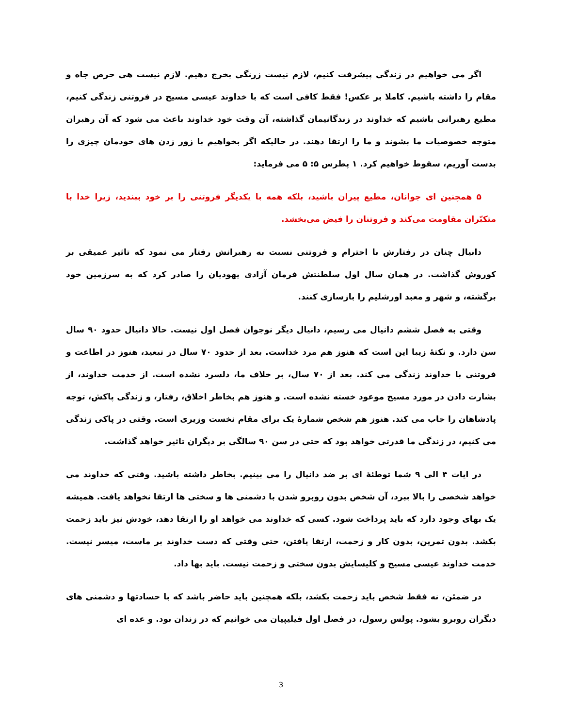اگر می خواهیم در زندگی پیشرفت کنیم، لازم نیست زرنگی بخرج دهیم. لازم نیست هی حرص جاه و مقام را داشته باشیم. کاملا بر عکس! فقط کافی است که با خداوند عیسی مسیح در فروتنی زندگی کنیم، مطیع رهبرانی باشیم که خداوند در زندگانیمان گذاشته، آن وقت خود خداوند باعث می شود که آن رهبران متوجه خصوصیات ما بشوند و ما را ارتقا دهند. در حالیکه اگر بخواهیم با زور زدن های خودمان چیزی را بدست آوریم، سقوط خواهیم کرد. ۱ پطرس ۵: ۵ می فرماید:
۵ همچنین ای جوانان، مطیع پیران باشید، بلکه همه با یکدیگر فروتنی را بر خود ببندید، زیرا خدا با متکبّران مقاومت می‌کند و فروتنان را فیض می‌بخشد.
دانیال چنان در رفتارش با احترام و فروتنی نسبت به رهبرانش رفتار می نمود که تاثیر عمیقی بر کوروش گذاشت. در همان سال اول سلطنتش فرمان آزادی یهودیان را صادر کرد که به سرزمین خود برگشته، و شهر و معبد اورشلیم را بازسازی کنند.
وقتی به فصل ششم دانیال می رسیم، دانیال دیگر نوجوان فصل اول نیست. حالا دانیال حدود ۹۰ سال سن دارد. و نکتهٔ زیبا این است که هنوز هم مرد خداست. بعد از حدود ۷۰ سال در تبعید، هنوز در اطاعت و فروتنی با خداوند زندگی می کند. بعد از ۷۰ سال، بر خلاف ما، دلسرد نشده است. از خدمت خداوند، از بشارت دادن در مورد مسیح موعود خسته نشده است. و هنوز هم بخاطر اخلاق، رفتار، و زندگی پاکش، توجه پادشاهان را جاب می کند. هنوز هم شخص شمارهٔ یک برای مقام نخست وزیری است. وقتی در پاکی زندگی می کنیم، در زندگی ما قدرتی خواهد بود که حتی در سن ۹۰ سالگی بر دیگران تاثیر خواهد گذاشت.
در ایات ۴ الی ۹ شما توطئهٔ ای بر ضد دانیال را می بینیم. بخاطر داشته باشید. وقتی که خداوند می خواهد شخصی را بالا ببرد، آن شخص بدون روبرو شدن با دشمنی ها و سختی ها ارتقا نخواهد یافت. همیشه یک بهای وجود دارد که باید پرداخت شود. کسی که خداوند می خواهد او را ارتقا دهد، خودش نیز باید زحمت بکشد. بدون تمرین، بدون کار و زحمت، ارتقا یافتن، حتی وقتی که دست خداوند بر ماست، میسر نیست. خدمت خداوند عیسی مسیح و کلیسایش بدون سختی و زحمت نیست. باید بها داد.
در ضمئن، نه فقط شخص باید زحمت بکشد، بلکه همچنین باید حاضر باشد که با حسادتها و دشمنی های دیگران روبرو بشود. پولس رسول، در فصل اول فیلیپیان می خوانیم که در زندان بود. و عده ای
3